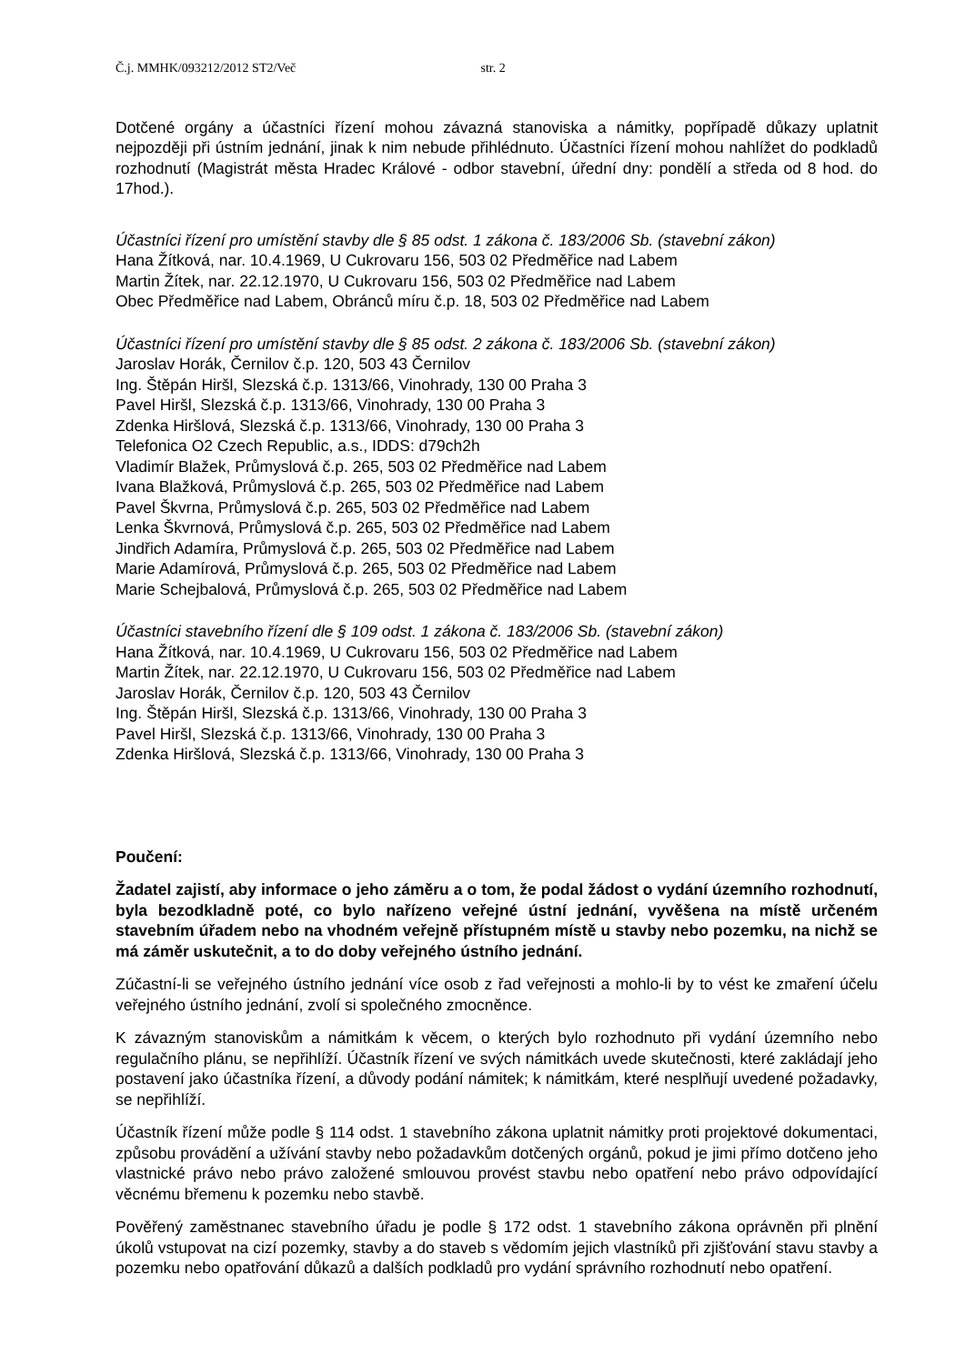Č.j. MMHK/093212/2012 ST2/Več str. 2
Dotčené orgány a účastníci řízení mohou závazná stanoviska a námitky, popřípadě důkazy uplatnit nejpozději při ústním jednání, jinak k nim nebude přihlédnuto. Účastníci řízení mohou nahlížet do podkladů rozhodnutí (Magistrát města Hradec Králové - odbor stavební, úřední dny: pondělí a středa od 8 hod. do 17hod.).
Účastníci řízení pro umístění stavby dle § 85 odst. 1 zákona č. 183/2006 Sb. (stavební zákon)
Hana Žítková, nar. 10.4.1969, U Cukrovaru 156, 503 02 Předměřice nad Labem
Martin Žítek, nar. 22.12.1970, U Cukrovaru 156, 503 02 Předměřice nad Labem
Obec Předměřice nad Labem, Obránců míru č.p. 18, 503 02 Předměřice nad Labem
Účastníci řízení pro umístění stavby dle § 85 odst. 2 zákona č. 183/2006 Sb. (stavební zákon)
Jaroslav Horák, Černilov č.p. 120, 503 43 Černilov
Ing. Štěpán Hiršl, Slezská č.p. 1313/66, Vinohrady, 130 00 Praha 3
Pavel Hiršl, Slezská č.p. 1313/66, Vinohrady, 130 00 Praha 3
Zdenka Hiršlová, Slezská č.p. 1313/66, Vinohrady, 130 00 Praha 3
Telefonica O2 Czech Republic, a.s., IDDS: d79ch2h
Vladimír Blažek, Průmyslová č.p. 265, 503 02 Předměřice nad Labem
Ivana Blažková, Průmyslová č.p. 265, 503 02 Předměřice nad Labem
Pavel Škvrna, Průmyslová č.p. 265, 503 02 Předměřice nad Labem
Lenka Škvrnová, Průmyslová č.p. 265, 503 02 Předměřice nad Labem
Jindřich Adamíra, Průmyslová č.p. 265, 503 02 Předměřice nad Labem
Marie Adamírová, Průmyslová č.p. 265, 503 02 Předměřice nad Labem
Marie Schejbalová, Průmyslová č.p. 265, 503 02 Předměřice nad Labem
Účastníci stavebního řízení dle § 109 odst. 1 zákona č. 183/2006 Sb. (stavební zákon)
Hana Žítková, nar. 10.4.1969, U Cukrovaru 156, 503 02 Předměřice nad Labem
Martin Žítek, nar. 22.12.1970, U Cukrovaru 156, 503 02 Předměřice nad Labem
Jaroslav Horák, Černilov č.p. 120, 503 43 Černilov
Ing. Štěpán Hiršl, Slezská č.p. 1313/66, Vinohrady, 130 00 Praha 3
Pavel Hiršl, Slezská č.p. 1313/66, Vinohrady, 130 00 Praha 3
Zdenka Hiršlová, Slezská č.p. 1313/66, Vinohrady, 130 00 Praha 3
Poučení:
Žadatel zajistí, aby informace o jeho záměru a o tom, že podal žádost o vydání územního rozhodnutí, byla bezodkladně poté, co bylo nařízeno veřejné ústní jednání, vyvěšena na místě určeném stavebním úřadem nebo na vhodném veřejně přístupném místě u stavby nebo pozemku, na nichž se má záměr uskutečnit, a to do doby veřejného ústního jednání.
Zúčastní-li se veřejného ústního jednání více osob z řad veřejnosti a mohlo-li by to vést ke zmaření účelu veřejného ústního jednání, zvolí si společného zmocněnce.
K závazným stanoviskům a námitkám k věcem, o kterých bylo rozhodnuto při vydání územního nebo regulačního plánu, se nepřihlíží. Účastník řízení ve svých námitkách uvede skutečnosti, které zakládají jeho postavení jako účastníka řízení, a důvody podání námitek; k námitkám, které nesplňují uvedené požadavky, se nepřihlíží.
Účastník řízení může podle § 114 odst. 1 stavebního zákona uplatnit námitky proti projektové dokumentaci, způsobu provádění a užívání stavby nebo požadavkům dotčených orgánů, pokud je jimi přímo dotčeno jeho vlastnické právo nebo právo založené smlouvou provést stavbu nebo opatření nebo právo odpovídající věcnému břemenu k pozemku nebo stavbě.
Pověřený zaměstnanec stavebního úřadu je podle § 172 odst. 1 stavebního zákona oprávněn při plnění úkolů vstupovat na cizí pozemky, stavby a do staveb s vědomím jejich vlastníků při zjišťování stavu stavby a pozemku nebo opatřování důkazů a dalších podkladů pro vydání správního rozhodnutí nebo opatření.